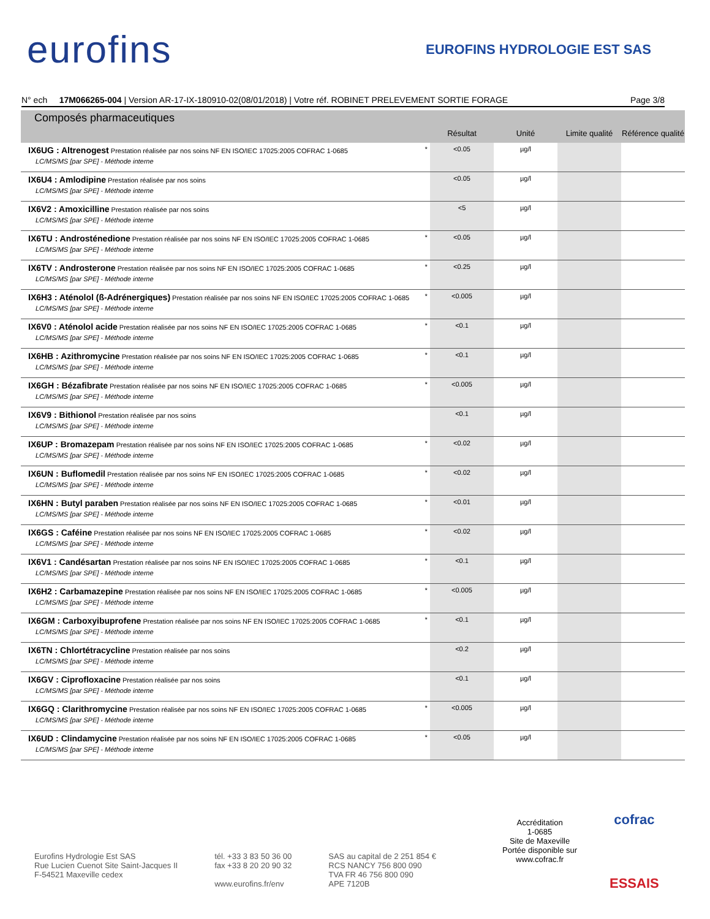eurofins EUROFINS HYDROLOGIE EST SAS
N° ech 17M066265-004 | Version AR-17-IX-180910-02(08/01/2018) | Votre réf. ROBINET PRELEVEMENT SORTIE FORAGE Page 3/8
| Composés pharmaceutiques | | Résultat | Unité | Limite qualité | Référence qualité |
| --- | --- | --- | --- | --- | --- |
| IX6UG : Altrenogest Prestation réalisée par nos soins NF EN ISO/IEC 17025:2005 COFRAC 1-0685 LC/MS/MS [par SPE] - Méthode interne | * | <0.05 | µg/l | | |
| IX6U4 : Amlodipine Prestation réalisée par nos soins LC/MS/MS [par SPE] - Méthode interne | | <0.05 | µg/l | | |
| IX6V2 : Amoxicilline Prestation réalisée par nos soins LC/MS/MS [par SPE] - Méthode interne | | <5 | µg/l | | |
| IX6TU : Androsténedione Prestation réalisée par nos soins NF EN ISO/IEC 17025:2005 COFRAC 1-0685 LC/MS/MS [par SPE] - Méthode interne | * | <0.05 | µg/l | | |
| IX6TV : Androsterone Prestation réalisée par nos soins NF EN ISO/IEC 17025:2005 COFRAC 1-0685 LC/MS/MS [par SPE] - Méthode interne | * | <0.25 | µg/l | | |
| IX6H3 : Aténolol (ß-Adrénergiques) Prestation réalisée par nos soins NF EN ISO/IEC 17025:2005 COFRAC 1-0685 LC/MS/MS [par SPE] - Méthode interne | * | <0.005 | µg/l | | |
| IX6V0 : Aténolol acide Prestation réalisée par nos soins NF EN ISO/IEC 17025:2005 COFRAC 1-0685 LC/MS/MS [par SPE] - Méthode interne | * | <0.1 | µg/l | | |
| IX6HB : Azithromycine Prestation réalisée par nos soins NF EN ISO/IEC 17025:2005 COFRAC 1-0685 LC/MS/MS [par SPE] - Méthode interne | * | <0.1 | µg/l | | |
| IX6GH : Bézafibrate Prestation réalisée par nos soins NF EN ISO/IEC 17025:2005 COFRAC 1-0685 LC/MS/MS [par SPE] - Méthode interne | * | <0.005 | µg/l | | |
| IX6V9 : Bithionol Prestation réalisée par nos soins LC/MS/MS [par SPE] - Méthode interne | | <0.1 | µg/l | | |
| IX6UP : Bromazepam Prestation réalisée par nos soins NF EN ISO/IEC 17025:2005 COFRAC 1-0685 LC/MS/MS [par SPE] - Méthode interne | * | <0.02 | µg/l | | |
| IX6UN : Buflomedil Prestation réalisée par nos soins NF EN ISO/IEC 17025:2005 COFRAC 1-0685 LC/MS/MS [par SPE] - Méthode interne | * | <0.02 | µg/l | | |
| IX6HN : Butyl paraben Prestation réalisée par nos soins NF EN ISO/IEC 17025:2005 COFRAC 1-0685 LC/MS/MS [par SPE] - Méthode interne | * | <0.01 | µg/l | | |
| IX6GS : Caféine Prestation réalisée par nos soins NF EN ISO/IEC 17025:2005 COFRAC 1-0685 LC/MS/MS [par SPE] - Méthode interne | * | <0.02 | µg/l | | |
| IX6V1 : Candésartan Prestation réalisée par nos soins NF EN ISO/IEC 17025:2005 COFRAC 1-0685 LC/MS/MS [par SPE] - Méthode interne | * | <0.1 | µg/l | | |
| IX6H2 : Carbamazepine Prestation réalisée par nos soins NF EN ISO/IEC 17025:2005 COFRAC 1-0685 LC/MS/MS [par SPE] - Méthode interne | * | <0.005 | µg/l | | |
| IX6GM : Carboxyibuprofene Prestation réalisée par nos soins NF EN ISO/IEC 17025:2005 COFRAC 1-0685 LC/MS/MS [par SPE] - Méthode interne | * | <0.1 | µg/l | | |
| IX6TN : Chlortétracycline Prestation réalisée par nos soins LC/MS/MS [par SPE] - Méthode interne | | <0.2 | µg/l | | |
| IX6GV : Ciprofloxacine Prestation réalisée par nos soins LC/MS/MS [par SPE] - Méthode interne | | <0.1 | µg/l | | |
| IX6GQ : Clarithromycine Prestation réalisée par nos soins NF EN ISO/IEC 17025:2005 COFRAC 1-0685 LC/MS/MS [par SPE] - Méthode interne | * | <0.005 | µg/l | | |
| IX6UD : Clindamycine Prestation réalisée par nos soins NF EN ISO/IEC 17025:2005 COFRAC 1-0685 LC/MS/MS [par SPE] - Méthode interne | * | <0.05 | µg/l | | |
Accréditation
1-0685
Site de Maxeville
Portée disponible sur
www.cofrac.fr
cofrac
ESSAIS
Eurofins Hydrologie Est SAS
Rue Lucien Cuenot Site Saint-Jacques II
F-54521 Maxeville cedex
tél. +33 3 83 50 36 00
fax +33 8 20 20 90 32
www.eurofins.fr/env
SAS au capital de 2 251 854 €
RCS NANCY 756 800 090
TVA FR 46 756 800 090
APE 7120B